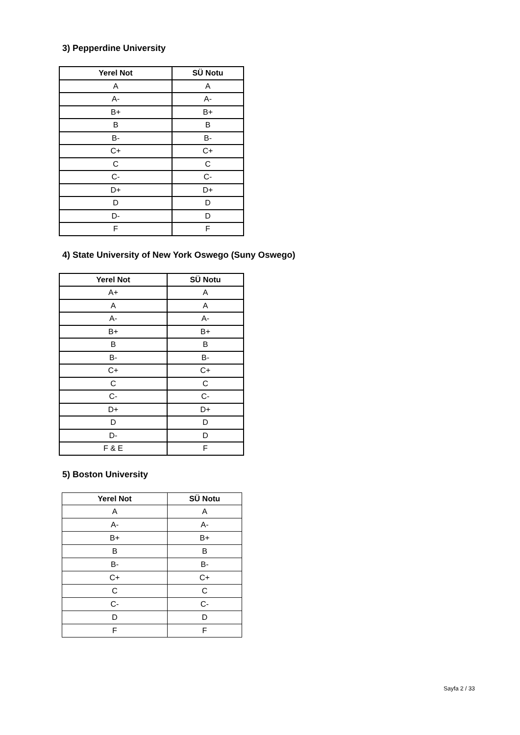3) Pepperdine University
| Yerel Not | SÜ Notu |
| --- | --- |
| A | A |
| A- | A- |
| B+ | B+ |
| B | B |
| B- | B- |
| C+ | C+ |
| C | C |
| C- | C- |
| D+ | D+ |
| D | D |
| D- | D |
| F | F |
4) State University of New York Oswego (Suny Oswego)
| Yerel Not | SÜ Notu |
| --- | --- |
| A+ | A |
| A | A |
| A- | A- |
| B+ | B+ |
| B | B |
| B- | B- |
| C+ | C+ |
| C | C |
| C- | C- |
| D+ | D+ |
| D | D |
| D- | D |
| F & E | F |
5) Boston University
| Yerel Not | SÜ Notu |
| --- | --- |
| A | A |
| A- | A- |
| B+ | B+ |
| B | B |
| B- | B- |
| C+ | C+ |
| C | C |
| C- | C- |
| D | D |
| F | F |
Sayfa 2 / 33